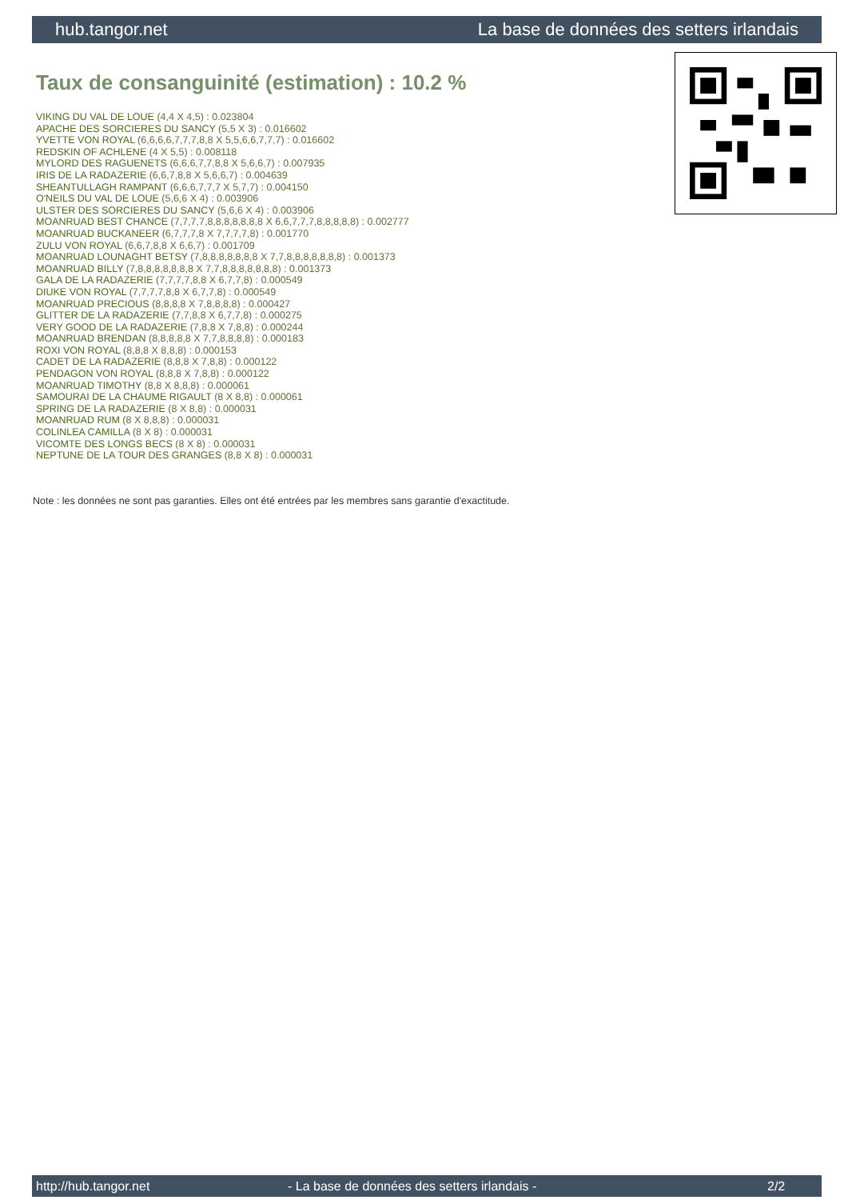hub.tangor.net La base de données des setters irlandais
Taux de consanguinité (estimation) : 10.2 %
VIKING DU VAL DE LOUE (4,4 X 4,5) : 0.023804
APACHE DES SORCIERES DU SANCY (5,5 X 3) : 0.016602
YVETTE VON ROYAL (6,6,6,6,7,7,7,8,8 X 5,5,6,6,7,7,7) : 0.016602
REDSKIN OF ACHLENE (4 X 5,5) : 0.008118
MYLORD DES RAGUENETS (6,6,6,7,7,8,8 X 5,6,6,7) : 0.007935
IRIS DE LA RADAZERIE (6,6,7,8,8 X 5,6,6,7) : 0.004639
SHEANTULLAGH RAMPANT (6,6,6,7,7,7 X 5,7,7) : 0.004150
O'NEILS DU VAL DE LOUE (5,6,6 X 4) : 0.003906
ULSTER DES SORCIERES DU SANCY (5,6,6 X 4) : 0.003906
MOANRUAD BEST CHANCE (7,7,7,7,8,8,8,8,8,8,8 X 6,6,7,7,7,8,8,8,8,8) : 0.002777
MOANRUAD BUCKANEER (6,7,7,7,8 X 7,7,7,7,8) : 0.001770
ZULU VON ROYAL (6,6,7,8,8 X 6,6,7) : 0.001709
MOANRUAD LOUNAGHT BETSY (7,8,8,8,8,8,8,8 X 7,7,8,8,8,8,8,8,8) : 0.001373
MOANRUAD BILLY (7,8,8,8,8,8,8,8 X 7,7,8,8,8,8,8,8,8) : 0.001373
GALA DE LA RADAZERIE (7,7,7,7,8,8 X 6,7,7,8) : 0.000549
DIUKE VON ROYAL (7,7,7,7,8,8 X 6,7,7,8) : 0.000549
MOANRUAD PRECIOUS (8,8,8,8 X 7,8,8,8,8) : 0.000427
GLITTER DE LA RADAZERIE (7,7,8,8 X 6,7,7,8) : 0.000275
VERY GOOD DE LA RADAZERIE (7,8,8 X 7,8,8) : 0.000244
MOANRUAD BRENDAN (8,8,8,8,8 X 7,7,8,8,8,8) : 0.000183
ROXI VON ROYAL (8,8,8 X 8,8,8) : 0.000153
CADET DE LA RADAZERIE (8,8,8 X 7,8,8) : 0.000122
PENDAGON VON ROYAL (8,8,8 X 7,8,8) : 0.000122
MOANRUAD TIMOTHY (8,8 X 8,8,8) : 0.000061
SAMOURAI DE LA CHAUME RIGAULT (8 X 8,8) : 0.000061
SPRING DE LA RADAZERIE (8 X 8,8) : 0.000031
MOANRUAD RUM (8 X 8,8,8) : 0.000031
COLINLEA CAMILLA (8 X 8) : 0.000031
VICOMTE DES LONGS BECS (8 X 8) : 0.000031
NEPTUNE DE LA TOUR DES GRANGES (8,8 X 8) : 0.000031
Note : les données ne sont pas garanties. Elles ont été entrées par les membres sans garantie d'exactitude.
http://hub.tangor.net - La base de données des setters irlandais - 2/2